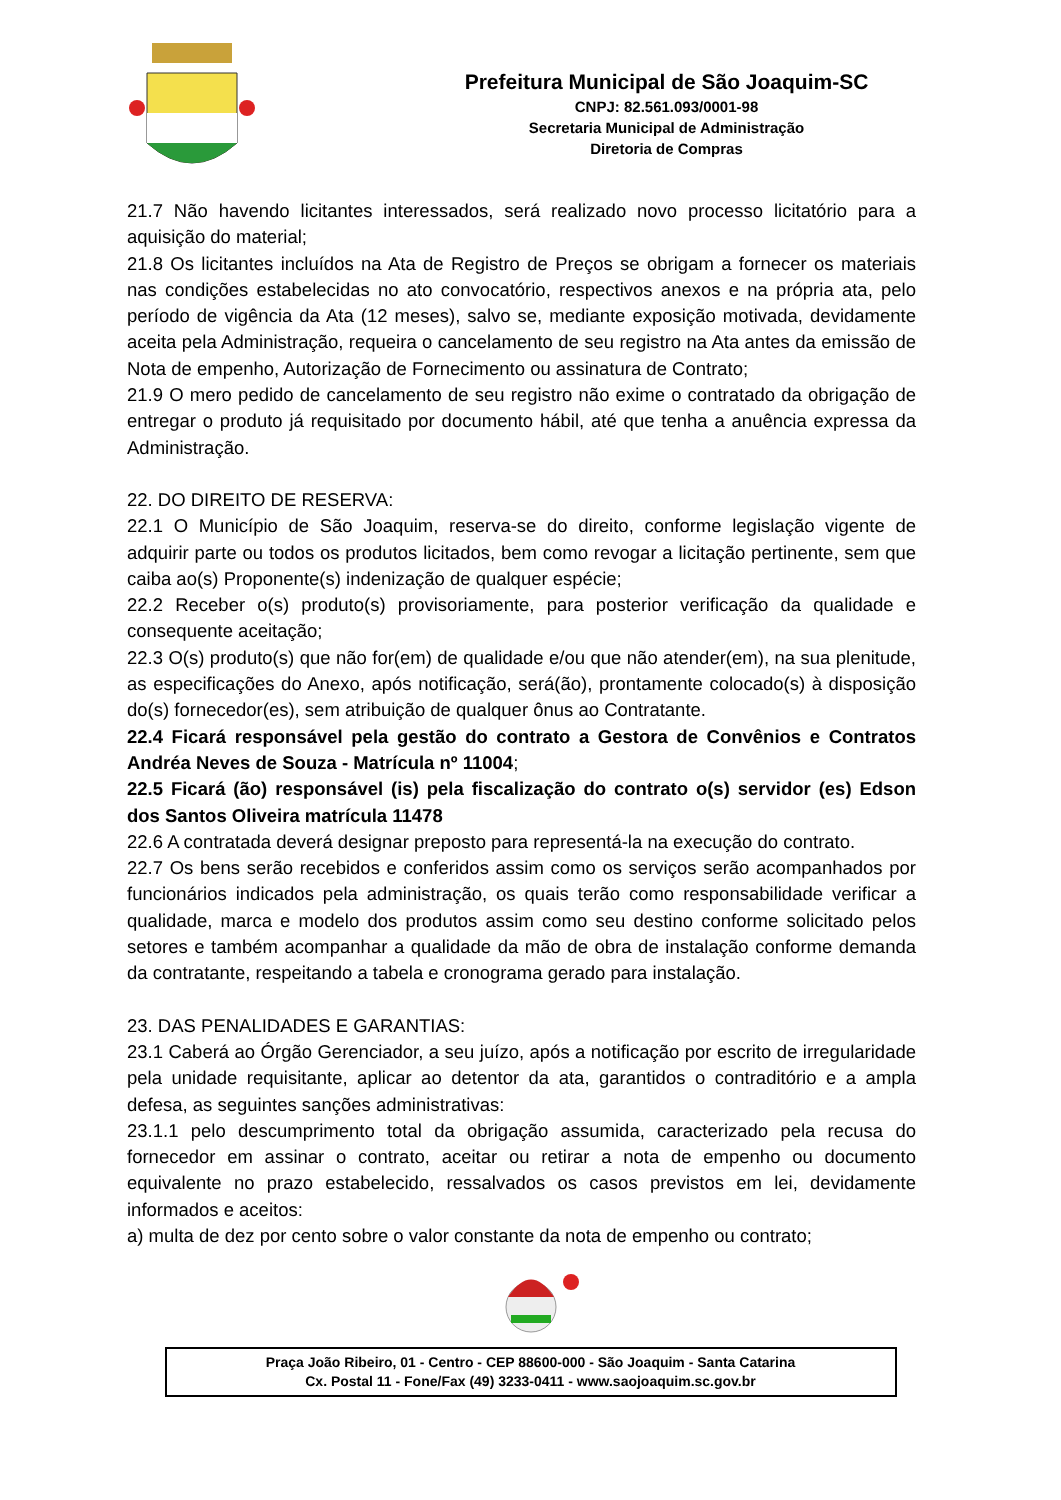Prefeitura Municipal de São Joaquim-SC
CNPJ: 82.561.093/0001-98
Secretaria Municipal de Administração
Diretoria de Compras
21.7 Não havendo licitantes interessados, será realizado novo processo licitatório para a aquisição do material;
21.8 Os licitantes incluídos na Ata de Registro de Preços se obrigam a fornecer os materiais nas condições estabelecidas no ato convocatório, respectivos anexos e na própria ata, pelo período de vigência da Ata (12 meses), salvo se, mediante exposição motivada, devidamente aceita pela Administração, requeira o cancelamento de seu registro na Ata antes da emissão de Nota de empenho, Autorização de Fornecimento ou assinatura de Contrato;
21.9 O mero pedido de cancelamento de seu registro não exime o contratado da obrigação de entregar o produto já requisitado por documento hábil, até que tenha a anuência expressa da Administração.
22. DO DIREITO DE RESERVA:
22.1 O Município de São Joaquim, reserva-se do direito, conforme legislação vigente de adquirir parte ou todos os produtos licitados, bem como revogar a licitação pertinente, sem que caiba ao(s) Proponente(s) indenização de qualquer espécie;
22.2 Receber o(s) produto(s) provisoriamente, para posterior verificação da qualidade e consequente aceitação;
22.3 O(s) produto(s) que não for(em) de qualidade e/ou que não atender(em), na sua plenitude, as especificações do Anexo, após notificação, será(ão), prontamente colocado(s) à disposição do(s) fornecedor(es), sem atribuição de qualquer ônus ao Contratante.
22.4 Ficará responsável pela gestão do contrato a Gestora de Convênios e Contratos Andréa Neves de Souza - Matrícula nº 11004;
22.5 Ficará (ão) responsável (is) pela fiscalização do contrato o(s) servidor (es) Edson dos Santos Oliveira matrícula 11478
22.6 A contratada deverá designar preposto para representá-la na execução do contrato.
22.7 Os bens serão recebidos e conferidos assim como os serviços serão acompanhados por funcionários indicados pela administração, os quais terão como responsabilidade verificar a qualidade, marca e modelo dos produtos assim como seu destino conforme solicitado pelos setores e também acompanhar a qualidade da mão de obra de instalação conforme demanda da contratante, respeitando a tabela e cronograma gerado para instalação.
23. DAS PENALIDADES E GARANTIAS:
23.1 Caberá ao Órgão Gerenciador, a seu juízo, após a notificação por escrito de irregularidade pela unidade requisitante, aplicar ao detentor da ata, garantidos o contraditório e a ampla defesa, as seguintes sanções administrativas:
23.1.1 pelo descumprimento total da obrigação assumida, caracterizado pela recusa do fornecedor em assinar o contrato, aceitar ou retirar a nota de empenho ou documento equivalente no prazo estabelecido, ressalvados os casos previstos em lei, devidamente informados e aceitos:
a) multa de dez por cento sobre o valor constante da nota de empenho ou contrato;
Praça João Ribeiro, 01 - Centro - CEP 88600-000 - São Joaquim - Santa Catarina
Cx. Postal 11 - Fone/Fax (49) 3233-0411 - www.saojoaquim.sc.gov.br